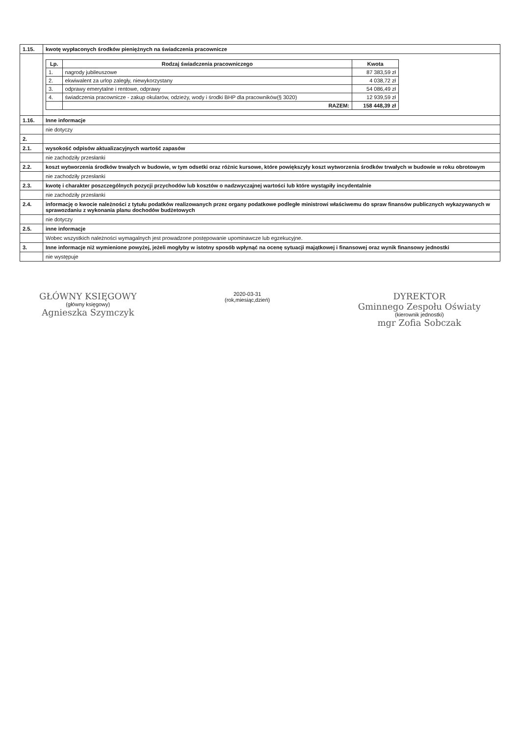| 1.15. | kwotę wypłaconych środków pieniężnych na świadczenia pracownicze |
| | / Lp. / Rodzaj świadczenia pracowniczego / Kwota / / --- / --- / --- / / 1. / nagrody jubileuszowe / 87 383,59 zł / / 2. / ekwiwalent za urlop zaległy, niewykorzystany / 4 038,72 zł / / 3. / odprawy emerytalne i rentowe, odprawy / 54 086,49 zł / / 4. / świadczenia pracownicze - zakup okularów, odzieży, wody i środki BHP dla pracowników(§ 3020) / 12 939,59 zł / / / RAZEM: / 158 448,39 zł / |
| 1.16. | Inne informacje |
| | nie dotyczy |
| 2. | |
| 2.1. | wysokość odpisów aktualizacyjnych wartość zapasów |
| | nie zachodziły przesłanki |
| 2.2. | koszt wytworzenia środków trwałych w budowie, w tym odsetki oraz różnic kursowe, które powiększyły koszt wytworzenia środków trwałych w budowie w roku obrotowym |
| | nie zachodziły przesłanki |
| 2.3. | kwotę i charakter poszczególnych pozycji przychodów lub kosztów o nadzwyczajnej wartości lub które wystąpiły incydentalnie |
| | nie zachodziły przesłanki |
| 2.4. | informację o kwocie należności z tytułu podatków realizowanych przez organy podatkowe podległe ministrowi właściwemu do spraw finansów publicznych wykazywanych w sprawozdaniu z wykonania planu dochodów budżetowych |
| | nie dotyczy |
| 2.5. | inne informacje |
| | Wobec wszystkich należności wymagalnych jest prowadzone postępowanie upominawcze lub egzekucyjne. |
| 3. | Inne informacje niż wymienione powyżej, jeżeli mogłyby w istotny sposób wpłynąć na ocenę sytuacji majątkowej i finansowej oraz wynik finansowy jednostki |
| | nie występuje |
GŁÓWNY KSIĘGOWY
(główny księgowy)
Agnieszka Szymczyk
2020-03-31
(rok,miesiąc,dzień)
DYREKTOR
Gminnego Zespołu Oświaty
(kierownik jednostki)
mgr Zofia Sobczak